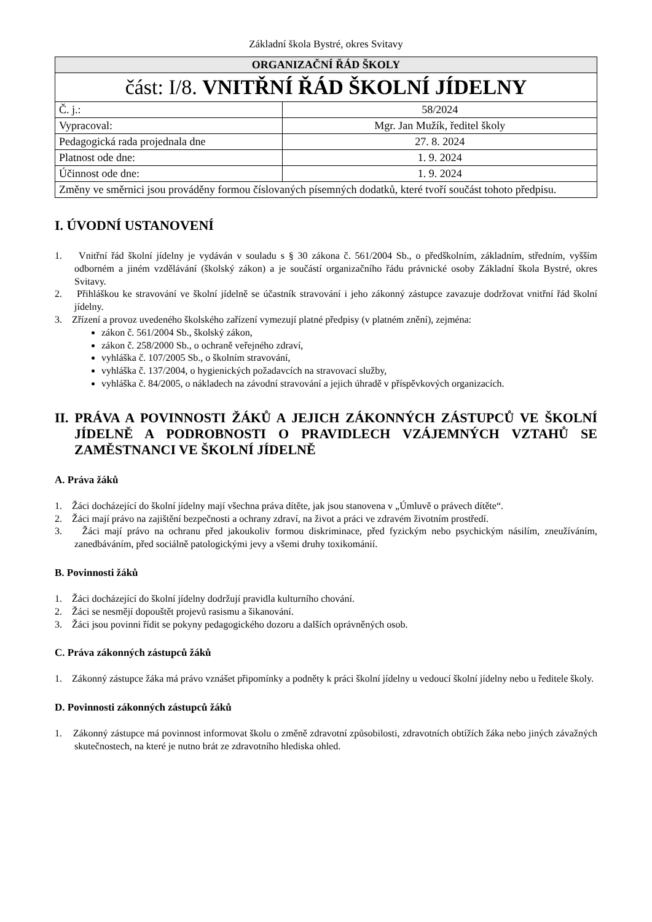Základní škola Bystré, okres Svitavy
| ORGANIZAČNÍ ŘÁD ŠKOLY | |
| --- | --- |
| část: I/8. VNITŘNÍ ŘÁD ŠKOLNÍ JÍDELNY | |
| Č. j.: | 58/2024 |
| Vypracoval: | Mgr. Jan Mužík, ředitel školy |
| Pedagogická rada projednala dne | 27. 8. 2024 |
| Platnost ode dne: | 1. 9. 2024 |
| Účinnost ode dne: | 1. 9. 2024 |
| Změny ve směrnici jsou prováděny formou číslovaných písemných dodatků, které tvoří součást tohoto předpisu. | |
I. ÚVODNÍ USTANOVENÍ
1. Vnitřní řád školní jídelny je vydáván v souladu s § 30 zákona č. 561/2004 Sb., o předškolním, základním, středním, vyšším odborném a jiném vzdělávání (školský zákon) a je součástí organizačního řádu právnické osoby Základní škola Bystré, okres Svitavy.
2. Přihláškou ke stravování ve školní jídelně se účastník stravování i jeho zákonný zástupce zavazuje dodržovat vnitřní řád školní jídelny.
3. Zřízení a provoz uvedeného školského zařízení vymezují platné předpisy (v platném znění), zejména:
zákon č. 561/2004 Sb., školský zákon,
zákon č. 258/2000 Sb., o ochraně veřejného zdraví,
vyhláška č. 107/2005 Sb., o školním stravování,
vyhláška č. 137/2004, o hygienických požadavcích na stravovací služby,
vyhláška č. 84/2005, o nákladech na závodní stravování a jejich úhradě v příspěvkových organizacích.
II. PRÁVA A POVINNOSTI ŽÁKŮ A JEJICH ZÁKONNÝCH ZÁSTUPCŮ VE ŠKOLNÍ JÍDELNĚ A PODROBNOSTI O PRAVIDLECH VZÁJEMNÝCH VZTAHŮ SE ZAMĚSTNANCI VE ŠKOLNÍ JÍDELNĚ
A. Práva žáků
1. Žáci docházející do školní jídelny mají všechna práva dítěte, jak jsou stanovena v „Úmluvě o právech dítěte“.
2. Žáci mají právo na zajištění bezpečnosti a ochrany zdraví, na život a práci ve zdravém životním prostředí.
3. Žáci mají právo na ochranu před jakoukoliv formou diskriminace, před fyzickým nebo psychickým násilím, zneužíváním, zanedbáváním, před sociálně patologickými jevy a všemi druhy toxikománií.
B. Povinnosti žáků
1. Žáci docházející do školní jídelny dodržují pravidla kulturního chování.
2. Žáci se nesmějí dopouštět projevů rasismu a šikanování.
3. Žáci jsou povinni řídit se pokyny pedagogického dozoru a dalších oprávněných osob.
C. Práva zákonných zástupců žáků
1. Zákonný zástupce žáka má právo vznášet připomínky a podněty k práci školní jídelny u vedoucí školní jídelny nebo u ředitele školy.
D. Povinnosti zákonných zástupců žáků
1. Zákonný zástupce má povinnost informovat školu o změně zdravotní způsobilosti, zdravotních obtížích žáka nebo jiných závažných skutečnostech, na které je nutno brát ze zdravotního hlediska ohled.